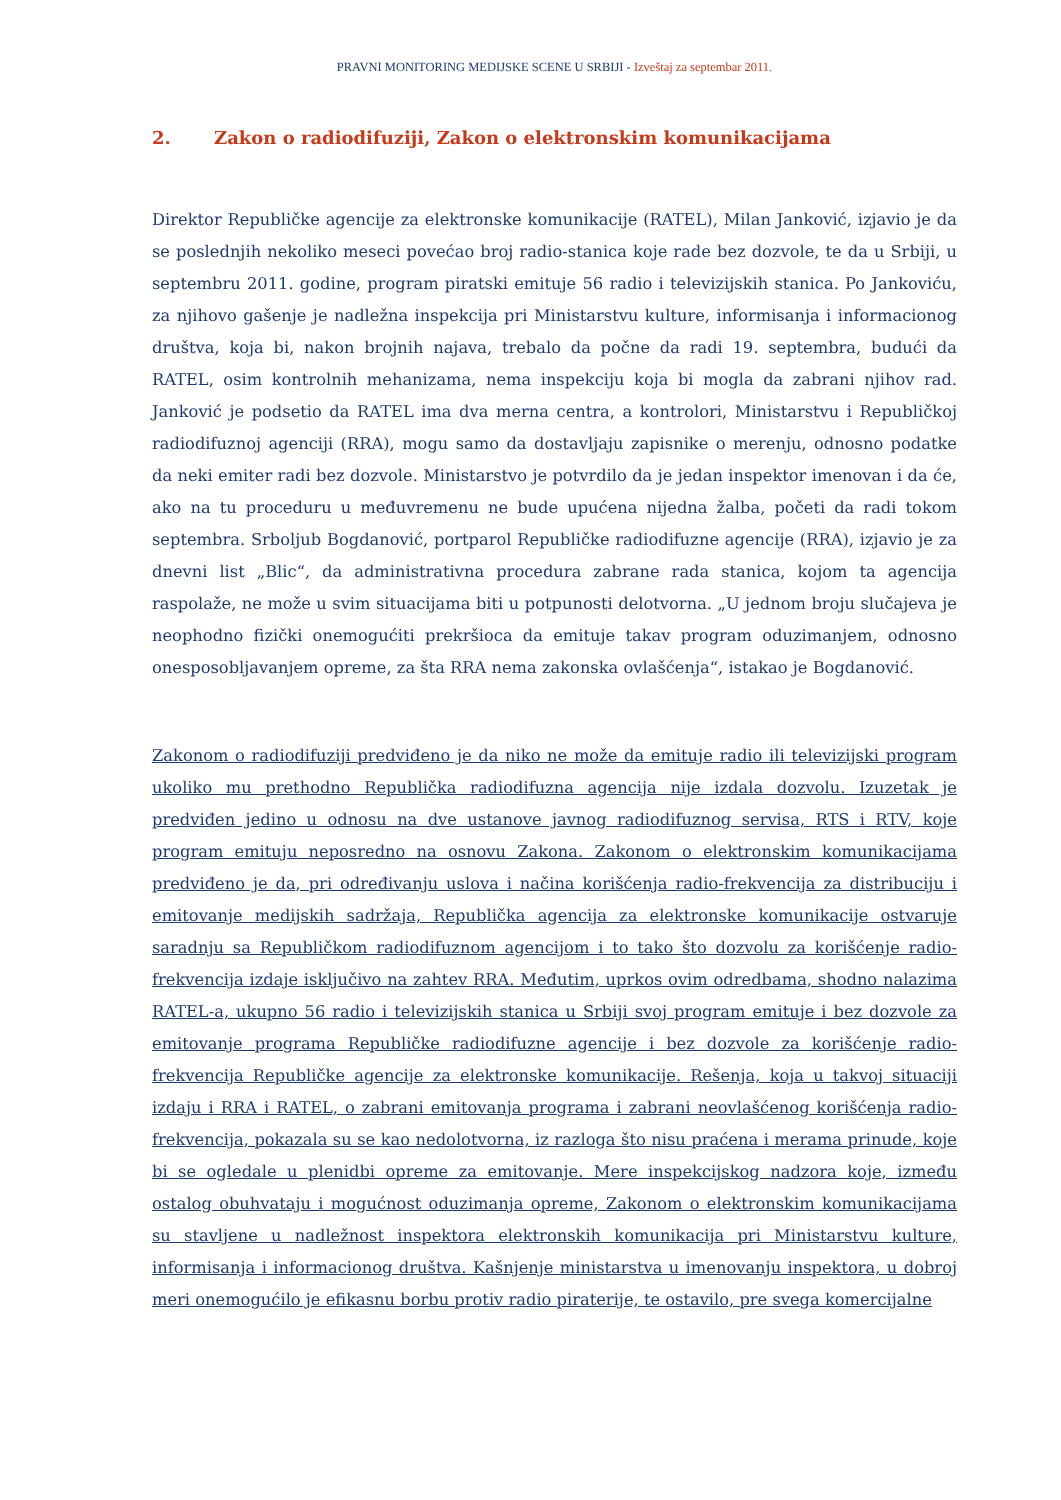PRAVNI MONITORING MEDIJSKE SCENE U SRBIJI - Izveštaj za septembar 2011.
2. Zakon o radiodifuziji, Zakon o elektronskim komunikacijama
Direktor Republičke agencije za elektronske komunikacije (RATEL), Milan Janković, izjavio je da se poslednjih nekoliko meseci povećao broj radio-stanica koje rade bez dozvole, te da u Srbiji, u septembru 2011. godine, program piratski emituje 56 radio i televizijskih stanica. Po Jankoviću, za njihovo gašenje je nadležna inspekcija pri Ministarstvu kulture, informisanja i informacionog društva, koja bi, nakon brojnih najava, trebalo da počne da radi 19. septembra, budući da RATEL, osim kontrolnih mehanizama, nema inspekciju koja bi mogla da zabrani njihov rad. Janković je podsetio da RATEL ima dva merna centra, a kontrolori, Ministarstvu i Republičkoj radiodifuznoj agenciji (RRA), mogu samo da dostavljaju zapisnike o merenju, odnosno podatke da neki emiter radi bez dozvole. Ministarstvo je potvrdilo da je jedan inspektor imenovan i da će, ako na tu proceduru u međuvremenu ne bude upućena nijedna žalba, početi da radi tokom septembra. Srboljub Bogdanović, portparol Republičke radiodifuzne agencije (RRA), izjavio je za dnevni list „Blic“, da administrativna procedura zabrane rada stanica, kojom ta agencija raspolaže, ne može u svim situacijama biti u potpunosti delotvorna. „U jednom broju slučajeva je neophodno fizički onemogućiti prekršioca da emituje takav program oduzimanjem, odnosno onesposobljavanjem opreme, za šta RRA nema zakonska ovlašćenja“, istakao je Bogdanović.
Zakonom o radiodifuziji predviđeno je da niko ne može da emituje radio ili televizijski program ukoliko mu prethodno Republička radiodifuzna agencija nije izdala dozvolu. Izuzetak je predviđen jedino u odnosu na dve ustanove javnog radiodifuznog servisa, RTS i RTV, koje program emituju neposredno na osnovu Zakona. Zakonom o elektronskim komunikacijama predviđeno je da, pri određivanju uslova i načina korišćenja radio-frekvencija za distribuciju i emitovanje medijskih sadržaja, Republička agencija za elektronske komunikacije ostvaruje saradnju sa Republičkom radiodifuznom agencijom i to tako što dozvolu za korišćenje radio-frekvencija izdaje isključivo na zahtev RRA. Međutim, uprkos ovim odredbama, shodno nalazima RATEL-a, ukupno 56 radio i televizijskih stanica u Srbiji svoj program emituje i bez dozvole za emitovanje programa Republičke radiodifuzne agencije i bez dozvole za korišćenje radio-frekvencija Republičke agencije za elektronske komunikacije. Rešenja, koja u takvoj situaciji izdaju i RRA i RATEL, o zabrani emitovanja programa i zabrani neovlašćenog korišćenja radio-frekvencija, pokazala su se kao nedolotvorna, iz razloga što nisu praćena i merama prinude, koje bi se ogledale u plenidbi opreme za emitovanje. Mere inspekcijskog nadzora koje, između ostalog obuhvataju i mogućnost oduzimanja opreme, Zakonom o elektronskim komunikacijama su stavljene u nadležnost inspektora elektronskih komunikacija pri Ministarstvu kulture, informisanja i informacionog društva. Kašnjenje ministarstva u imenovanju inspektora, u dobroj meri onemogućilo je efikasnu borbu protiv radio piraterije, te ostavilo, pre svega komercijalne